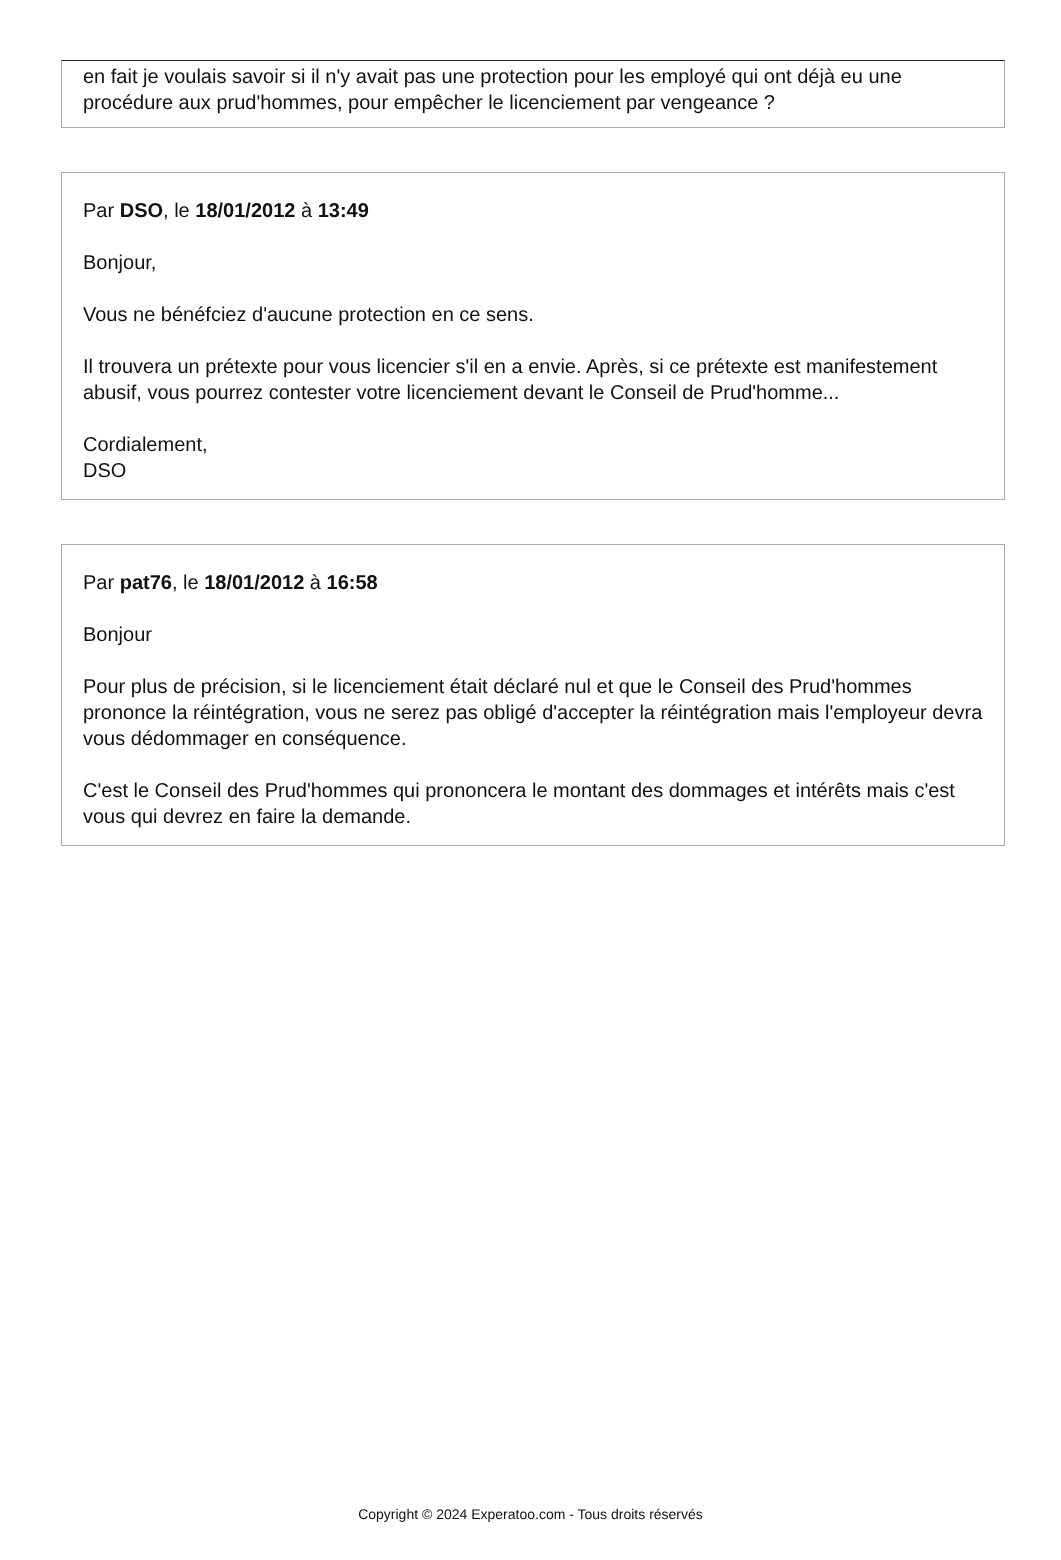en fait je voulais savoir si il n'y avait pas une protection pour les employé qui ont déjà eu une procédure aux prud'hommes, pour empêcher le licenciement par vengeance ?
Par DSO, le 18/01/2012 à 13:49
Bonjour,
Vous ne bénéfciez d'aucune protection en ce sens.
Il trouvera un prétexte pour vous licencier s'il en a envie. Après, si ce prétexte est manifestement abusif, vous pourrez contester votre licenciement devant le Conseil de Prud'homme...
Cordialement,
DSO
Par pat76, le 18/01/2012 à 16:58
Bonjour
Pour plus de précision, si le licenciement était déclaré nul et que le Conseil des Prud'hommes prononce la réintégration, vous ne serez pas obligé d'accepter la réintégration mais l'employeur devra vous dédommager en conséquence.
C'est le Conseil des Prud'hommes qui prononcera le montant des dommages et intérêts mais c'est vous qui devrez en faire la demande.
Copyright © 2024 Experatoo.com - Tous droits réservés